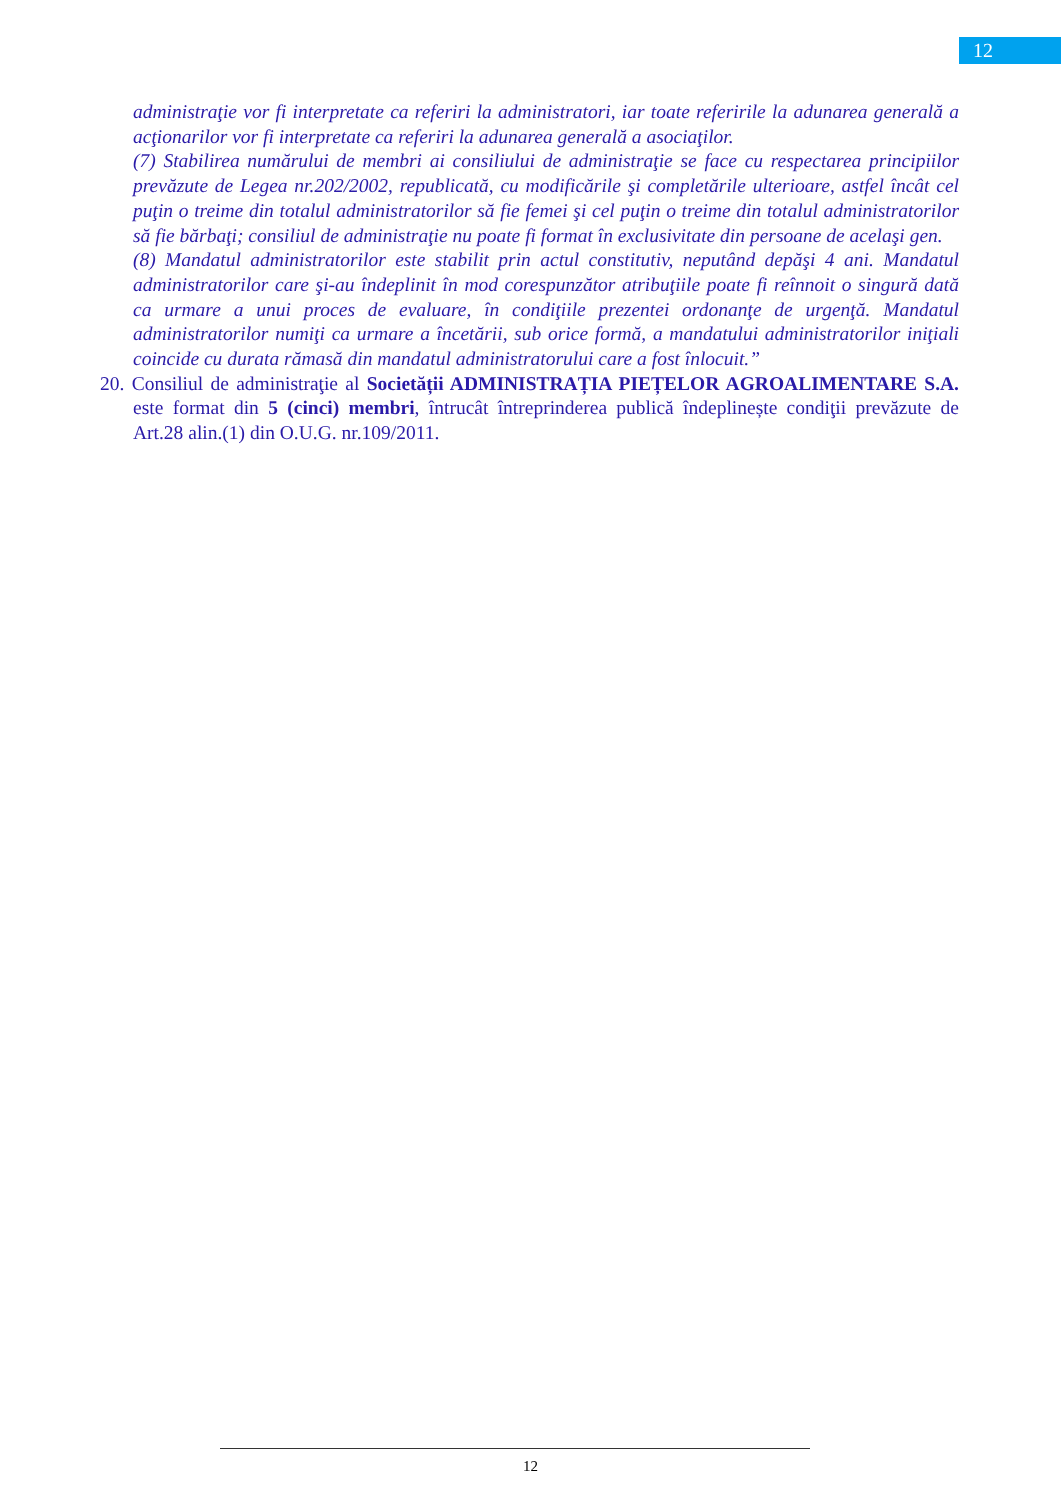12
administraţie vor fi interpretate ca referiri la administratori, iar toate referirile la adunarea generală a acţionarilor vor fi interpretate ca referiri la adunarea generală a asociaţilor.
(7) Stabilirea numărului de membri ai consiliului de administraţie se face cu respectarea principiilor prevăzute de Legea nr.202/2002, republicată, cu modificările şi completările ulterioare, astfel încât cel puţin o treime din totalul administratorilor să fie femei şi cel puţin o treime din totalul administratorilor să fie bărbaţi; consiliul de administraţie nu poate fi format în exclusivitate din persoane de acelaşi gen.
(8) Mandatul administratorilor este stabilit prin actul constitutiv, neputând depăşi 4 ani. Mandatul administratorilor care şi-au îndeplinit în mod corespunzător atribuţiile poate fi reînnoit o singură dată ca urmare a unui proces de evaluare, în condiţiile prezentei ordonanţe de urgenţă. Mandatul administratorilor numiţi ca urmare a încetării, sub orice formă, a mandatului administratorilor iniţiali coincide cu durata rămasă din mandatul administratorului care a fost înlocuit.”
20. Consiliul de administraţie al Societății ADMINISTRAȚIA PIEȚELOR AGROALIMENTARE S.A. este format din 5 (cinci) membri, întrucât întreprinderea publică îndeplinește condiţii prevăzute de Art.28 alin.(1) din O.U.G. nr.109/2011.
12